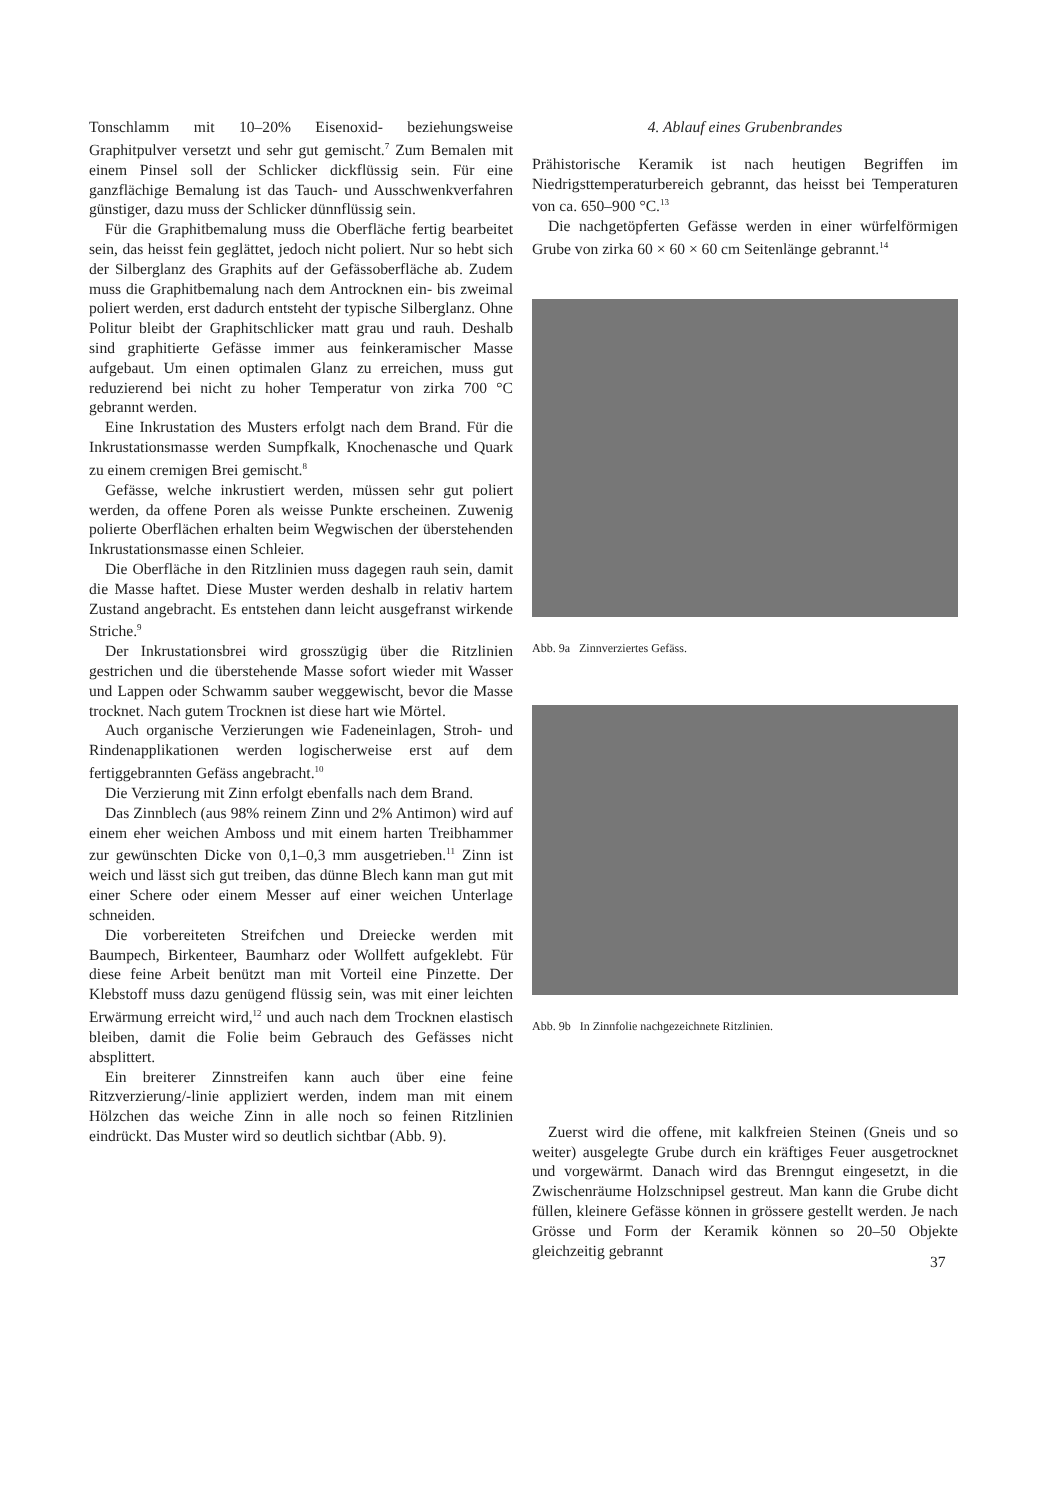Tonschlamm mit 10–20% Eisenoxid- beziehungsweise Graphitpulver versetzt und sehr gut gemischt.<sup>7</sup> Zum Bemalen mit einem Pinsel soll der Schlicker dickflüssig sein. Für eine ganzflächige Bemalung ist das Tauch- und Ausschwenkverfahren günstiger, dazu muss der Schlicker dünnflüssig sein.
Für die Graphitbemalung muss die Oberfläche fertig bearbeitet sein, das heisst fein geglättet, jedoch nicht poliert. Nur so hebt sich der Silberglanz des Graphits auf der Gefässoberfläche ab. Zudem muss die Graphitbemalung nach dem Antrocknen ein- bis zweimal poliert werden, erst dadurch entsteht der typische Silberglanz. Ohne Politur bleibt der Graphitschlicker matt grau und rauh. Deshalb sind graphitierte Gefässe immer aus feinkeramischer Masse aufgebaut. Um einen optimalen Glanz zu erreichen, muss gut reduzierend bei nicht zu hoher Temperatur von zirka 700 °C gebrannt werden.
Eine Inkrustation des Musters erfolgt nach dem Brand. Für die Inkrustationsmasse werden Sumpfkalk, Knochenasche und Quark zu einem cremigen Brei gemischt.<sup>8</sup>
Gefässe, welche inkrustiert werden, müssen sehr gut poliert werden, da offene Poren als weisse Punkte erscheinen. Zuwenig polierte Oberflächen erhalten beim Wegwischen der überstehenden Inkrustationsmasse einen Schleier.
Die Oberfläche in den Ritzlinien muss dagegen rauh sein, damit die Masse haftet. Diese Muster werden deshalb in relativ hartem Zustand angebracht. Es entstehen dann leicht ausgefranst wirkende Striche.<sup>9</sup>
Der Inkrustationsbrei wird grosszügig über die Ritzlinien gestrichen und die überstehende Masse sofort wieder mit Wasser und Lappen oder Schwamm sauber weggewischt, bevor die Masse trocknet. Nach gutem Trocknen ist diese hart wie Mörtel.
Auch organische Verzierungen wie Fadeneinlagen, Stroh- und Rindenapplikationen werden logischerweise erst auf dem fertiggebrannten Gefäss angebracht.<sup>10</sup>
Die Verzierung mit Zinn erfolgt ebenfalls nach dem Brand.
Das Zinnblech (aus 98% reinem Zinn und 2% Antimon) wird auf einem eher weichen Amboss und mit einem harten Treibhammer zur gewünschten Dicke von 0,1–0,3 mm ausgetrieben.<sup>11</sup> Zinn ist weich und lässt sich gut treiben, das dünne Blech kann man gut mit einer Schere oder einem Messer auf einer weichen Unterlage schneiden.
Die vorbereiteten Streifchen und Dreiecke werden mit Baumpech, Birkenteer, Baumharz oder Wollfett aufgeklebt. Für diese feine Arbeit benützt man mit Vorteil eine Pinzette. Der Klebstoff muss dazu genügend flüssig sein, was mit einer leichten Erwärmung erreicht wird,<sup>12</sup> und auch nach dem Trocknen elastisch bleiben, damit die Folie beim Gebrauch des Gefässes nicht absplittert.
Ein breiterer Zinnstreifen kann auch über eine feine Ritzverzierung/-linie appliziert werden, indem man mit einem Hölzchen das weiche Zinn in alle noch so feinen Ritzlinien eindrückt. Das Muster wird so deutlich sichtbar (Abb. 9).
4. Ablauf eines Grubenbrandes
Prähistorische Keramik ist nach heutigen Begriffen im Niedrigsttemperaturbereich gebrannt, das heisst bei Temperaturen von ca. 650–900 °C.<sup>13</sup>
Die nachgetöpferten Gefässe werden in einer würfelförmigen Grube von zirka 60 × 60 × 60 cm Seitenlänge gebrannt.<sup>14</sup>
Abb. 9a Zinnverziertes Gefäss.
Abb. 9b In Zinnfolie nachgezeichnete Ritzlinien.
Zuerst wird die offene, mit kalkfreien Steinen (Gneis und so weiter) ausgelegte Grube durch ein kräftiges Feuer ausgetrocknet und vorgewärmt. Danach wird das Brenngut eingesetzt, in die Zwischenräume Holzschnipsel gestreut. Man kann die Grube dicht füllen, kleinere Gefässe können in grössere gestellt werden. Je nach Grösse und Form der Keramik können so 20–50 Objekte gleichzeitig gebrannt
37